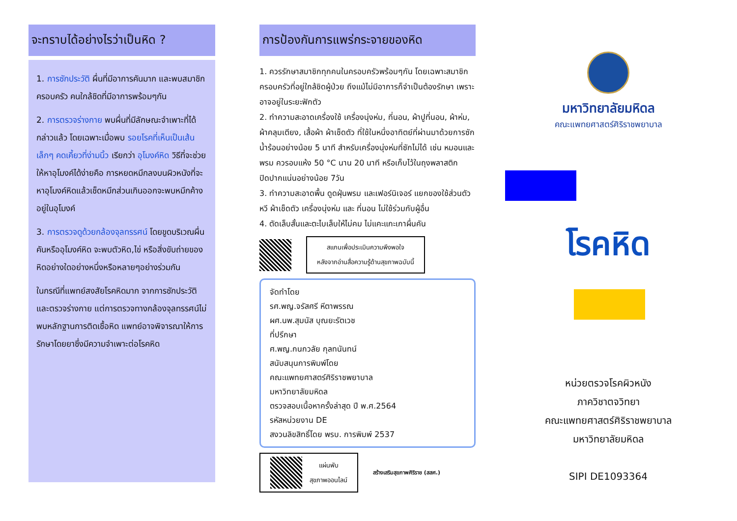จะทราบได้อย่างไรว่าเป็นหิด ?
1. การซักประวัติ ผื่นที่มีอาการคันมาก และพบสมาชิกครอบครัว คนใกล้ชิดที่มีอาการพร้อมๆกัน
2. การตรวจร่างกาย พบผื่นที่มีลักษณะจำเพาะที่ได้กล่าวแล้ว โดยเฉพาะเมื่อพบ รอยโรคที่เห็นเป็นเส้นเล็กๆ คดเคี้ยวที่ง่ามนิ้ว เรียกว่า อุโมงค์หิด วิธีที่จะช่วยให้หาอุโมงค์ได้ง่ายคือ การหยดหมึกลงบนผิวหนังที่จะหาอุโมงค์หิดแล้วเช็ดหมึกส่วนเกินออกจะพบหมึกค้างอยู่ในอุโมงค์
3. การตรวจดูด้วยกล้องจุลทรรศน์ โดยขูดบริเวณผื่นคันหรืออุโมงค์หิด จะพบตัวหิด,ไข่ หรือสิ่งขับถ่ายของหิดอย่างใดอย่างหนึ่งหรือหลายๆอย่างร่วมกัน
ในกรณีที่แพทย์สงสัยโรคหิดมาก จากการซักประวัติและตรวจร่างกาย แต่การตรวจทางกล้องจุลทรรศน์ไม่พบหลักฐานการติดเชื้อหิด แพทย์อาจพิจารณาให้การรักษาโดยยาซึ่งมีความจำเพาะต่อโรคหิด
การป้องกันการแพร่กระจายของหิด
1. ควรรักษาสมาชิกทุกคนในครอบครัวพร้อมๆกัน โดยเฉพาะสมาชิกครอบครัวที่อยู่ใกล้ชิดผู้ป่วย ถึงแม้ไม่มีอาการก็จำเป็นต้องรักษา เพราะอาจอยู่ในระยะฟักตัว
2. ทำความสะอาดเครื่องใช้ เครื่องนุ่งห่ม, ที่นอน, ผ้าปูที่นอน, ผ้าห่ม, ผ้าคลุมเตียง, เสื้อผ้า ผ้าเช็ดตัว ที่ใช้ในหนึ่งอาทิตย์ที่ผ่านมาด้วยการซักน้ำร้อนอย่างน้อย 5 นาที สำหรับเครื่องนุ่งห่มที่ซักไม่ได้ เช่น หมอนและพรม ควรอบแห้ง 50 °C นาน 20 นาที หรือเก็บไว้ในถุงพลาสติก ปิดปากแน่นอย่างน้อย 7วัน
3. ทำความสะอาดพื้น ดูดฝุ่นพรม และเฟอร์นิเจอร์ แยกของใช้ส่วนตัว หวี ผ้าเช็ดตัว เครื่องนุ่งห่ม และ ที่นอน ไม่ใช้ร่วมกับผู้อื่น
4. ตัดเล็บสั้นและตะไบเล็บให้ไม่คม ไม่แคะแกะเกาผื่นคัน
สแกนเพื่อประเมินความพึงพอใจ
หลังจากอ่านสื่อความรู้ด้านสุขภาพฉบับนี้
จัดทำโดย
รศ.พญ.จรัสศรี หีตาพรรณ
ผศ.นพ.สุมนัส บุณยะรัตเวช
ที่ปรึกษา
ศ.พญ.กนกวลัย กุลทนันทน์
สนับสนุนการพิมพ์โดย
คณะแพทยศาสตร์ศิริราชพยาบาล
มหาวิทยาลัยมหิดล
ตรวจสอบเนื้อหาครั้งล่าสุด ปี พ.ศ.2564
รหัสหน่วยงาน DE
สงวนลิขสิทธิ์โดย พรบ. การพิมพ์ 2537
แผ่นพับ
สุขภาพออนไลน์
สร้างเสริมสุขภาพศิริราช (สสศ.)
มหาวิทยาลัยมหิดล
คณะแพทยศาสตร์ศิริราชพยาบาล
โรคหิด
หน่วยตรวจโรคผิวหนัง
ภาควิชาตจวิทยา
คณะแพทยศาสตร์ศิริราชพยาบาล
มหาวิทยาลัยมหิดล
SIPI DE1093364